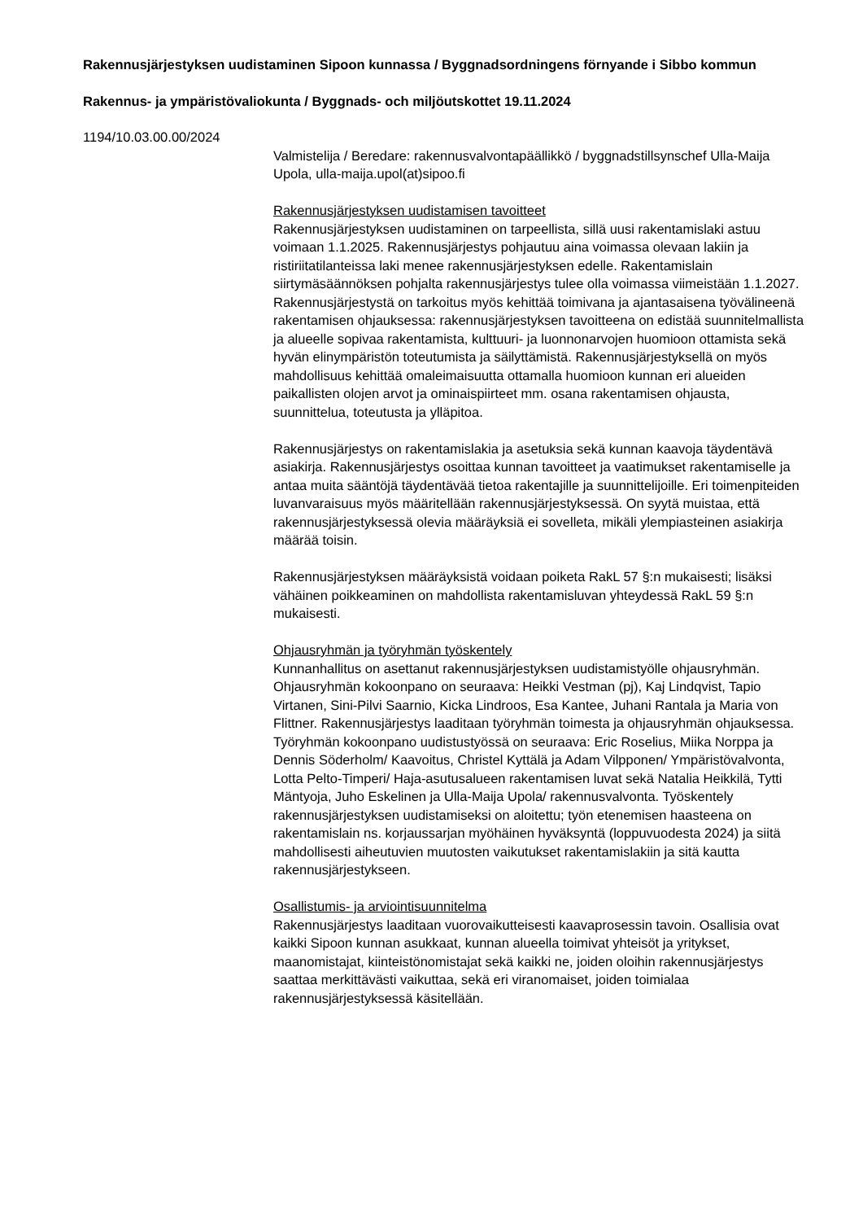Rakennusjärjestyksen uudistaminen Sipoon kunnassa / Byggnadsordningens förnyande i Sibbo kommun
Rakennus- ja ympäristövaliokunta / Byggnads- och miljöutskottet 19.11.2024
1194/10.03.00.00/2024
Valmistelija / Beredare: rakennusvalvontapäällikkö / byggnadstillsynschef Ulla-Maija Upola, ulla-maija.upol(at)sipoo.fi
Rakennusjärjestyksen uudistamisen tavoitteet
Rakennusjärjestyksen uudistaminen on tarpeellista, sillä uusi rakentamislaki astuu voimaan 1.1.2025. Rakennusjärjestys pohjautuu aina voimassa olevaan lakiin ja ristiriitatilanteissa laki menee rakennusjärjestyksen edelle. Rakentamislain siirtymäsäännöksen pohjalta rakennusjärjestys tulee olla voimassa viimeistään 1.1.2027. Rakennusjärjestystä on tarkoitus myös kehittää toimivana ja ajantasaisena työvälineenä rakentamisen ohjauksessa: rakennusjärjestyksen tavoitteena on edistää suunnitelmallista ja alueelle sopivaa rakentamista, kulttuuri- ja luonnonarvojen huomioon ottamista sekä hyvän elinympäristön toteutumista ja säilyttämistä. Rakennusjärjestyksellä on myös mahdollisuus kehittää omaleimaisuutta ottamalla huomioon kunnan eri alueiden paikallisten olojen arvot ja ominaispiirteet mm. osana rakentamisen ohjausta, suunnittelua, toteutusta ja ylläpitoa.
Rakennusjärjestys on rakentamislakia ja asetuksia sekä kunnan kaavoja täydentävä asiakirja. Rakennusjärjestys osoittaa kunnan tavoitteet ja vaatimukset rakentamiselle ja antaa muita sääntöjä täydentävää tietoa rakentajille ja suunnittelijoille. Eri toimenpiteiden luvanvaraisuus myös määritellään rakennusjärjestyksessä. On syytä muistaa, että rakennusjärjestyksessä olevia määräyksiä ei sovelleta, mikäli ylempiasteinen asiakirja määrää toisin.
Rakennusjärjestyksen määräyksistä voidaan poiketa RakL 57 §:n mukaisesti; lisäksi vähäinen poikkeaminen on mahdollista rakentamisluvan yhteydessä RakL 59 §:n mukaisesti.
Ohjausryhmän ja työryhmän työskentely
Kunnanhallitus on asettanut rakennusjärjestyksen uudistamistyölle ohjausryhmän. Ohjausryhmän kokoonpano on seuraava: Heikki Vestman (pj), Kaj Lindqvist, Tapio Virtanen, Sini-Pilvi Saarnio, Kicka Lindroos, Esa Kantee, Juhani Rantala ja Maria von Flittner. Rakennusjärjestys laaditaan työryhmän toimesta ja ohjausryhmän ohjauksessa. Työryhmän kokoonpano uudistustyössä on seuraava: Eric Roselius, Miika Norppa ja Dennis Söderholm/ Kaavoitus, Christel Kyttälä ja Adam Vilpponen/ Ympäristövalvonta, Lotta Pelto-Timperi/ Haja-asutusalueen rakentamisen luvat sekä Natalia Heikkilä, Tytti Mäntyoja, Juho Eskelinen ja Ulla-Maija Upola/ rakennusvalvonta. Työskentely rakennusjärjestyksen uudistamiseksi on aloitettu; työn etenemisen haasteena on rakentamislain ns. korjaussarjan myöhäinen hyväksyntä (loppuvuodesta 2024) ja siitä mahdollisesti aiheutuvien muutosten vaikutukset rakentamislakiin ja sitä kautta rakennusjärjestykseen.
Osallistumis- ja arviointisuunnitelma
Rakennusjärjestys laaditaan vuorovaikutteisesti kaavaprosessin tavoin. Osallisia ovat kaikki Sipoon kunnan asukkaat, kunnan alueella toimivat yhteisöt ja yritykset, maanomistajat, kiinteistönomistajat sekä kaikki ne, joiden oloihin rakennusjärjestys saattaa merkittävästi vaikuttaa, sekä eri viranomaiset, joiden toimialaa rakennusjärjestyksessä käsitellään.